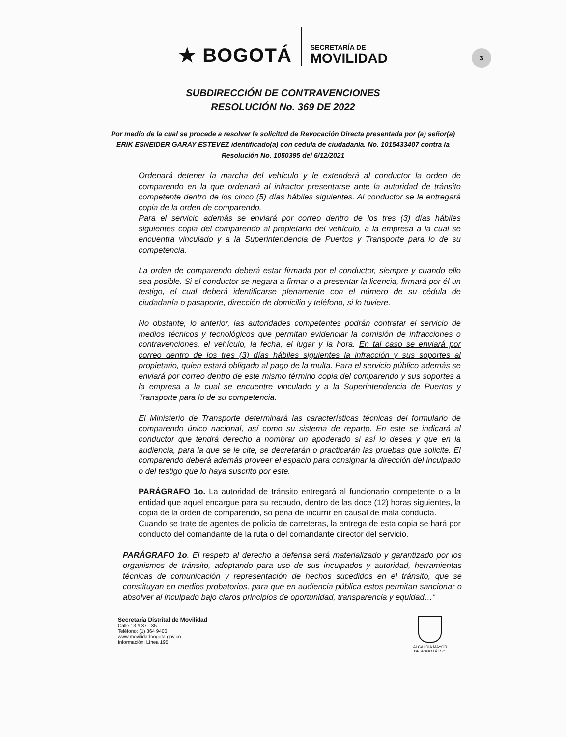★ BOGOTÁ
SECRETARÍA DE
MOVILIDAD
3
SUBDIRECCIÓN DE CONTRAVENCIONES
RESOLUCIÓN No. 369 DE 2022
Por medio de la cual se procede a resolver la solicitud de Revocación Directa presentada por (a) señor(a)
ERIK ESNEIDER GARAY ESTEVEZ identificado(a) con cedula de ciudadanía. No. 1015433407 contra la Resolución No. 1050395 del 6/12/2021
Ordenará detener la marcha del vehículo y le extenderá al conductor la orden de comparendo en la que ordenará al infractor presentarse ante la autoridad de tránsito competente dentro de los cinco (5) días hábiles siguientes. Al conductor se le entregará copia de la orden de comparendo.
Para el servicio además se enviará por correo dentro de los tres (3) días hábiles siguientes copia del comparendo al propietario del vehículo, a la empresa a la cual se encuentra vinculado y a la Superintendencia de Puertos y Transporte para lo de su competencia.
La orden de comparendo deberá estar firmada por el conductor, siempre y cuando ello sea posible. Si el conductor se negara a firmar o a presentar la licencia, firmará por él un testigo, el cual deberá identificarse plenamente con el número de su cédula de ciudadanía o pasaporte, dirección de domicilio y teléfono, si lo tuviere.
No obstante, lo anterior, las autoridades competentes podrán contratar el servicio de medios técnicos y tecnológicos que permitan evidenciar la comisión de infracciones o contravenciones, el vehículo, la fecha, el lugar y la hora. En tal caso se enviará por correo dentro de los tres (3) días hábiles siguientes la infracción y sus soportes al propietario, quien estará obligado al pago de la multa. Para el servicio público además se enviará por correo dentro de este mismo término copia del comparendo y sus soportes a la empresa a la cual se encuentre vinculado y a la Superintendencia de Puertos y Transporte para lo de su competencia.
El Ministerio de Transporte determinará las características técnicas del formulario de comparendo único nacional, así como su sistema de reparto. En este se indicará al conductor que tendrá derecho a nombrar un apoderado si así lo desea y que en la audiencia, para la que se le cite, se decretarán o practicarán las pruebas que solicite. El comparendo deberá además proveer el espacio para consignar la dirección del inculpado o del testigo que lo haya suscrito por este.
PARÁGRAFO 1o. La autoridad de tránsito entregará al funcionario competente o a la entidad que aquel encargue para su recaudo, dentro de las doce (12) horas siguientes, la copia de la orden de comparendo, so pena de incurrir en causal de mala conducta.
Cuando se trate de agentes de policía de carreteras, la entrega de esta copia se hará por conducto del comandante de la ruta o del comandante director del servicio.
PARÁGRAFO 1o. El respeto al derecho a defensa será materializado y garantizado por los organismos de tránsito, adoptando para uso de sus inculpados y autoridad, herramientas técnicas de comunicación y representación de hechos sucedidos en el tránsito, que se constituyan en medios probatorios, para que en audiencia pública estos permitan sancionar o absolver al inculpado bajo claros principios de oportunidad, transparencia y equidad…”
Secretaría Distrital de Movilidad
Calle 13 # 37 - 35
Teléfono: (1) 364 9400
www.movilidadbogota.gov.co
Información: Línea 195
ALCALDÍA MAYOR
DE BOGOTÁ D.C.